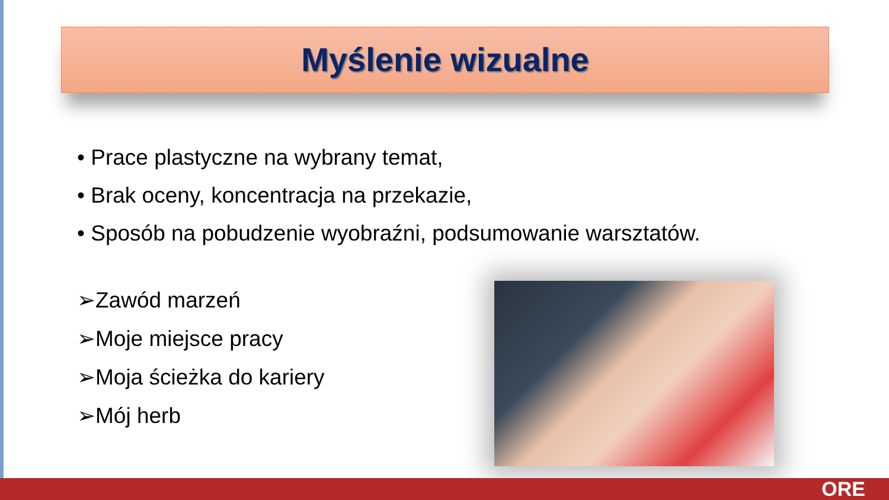Myślenie wizualne
• Prace plastyczne na wybrany temat,
• Brak oceny, koncentracja na przekazie,
• Sposób na pobudzenie wyobraźni, podsumowanie warsztatów.
➢Zawód marzeń
➢Moje miejsce pracy
➢Moja ścieżka do kariery
➢Mój herb
ORE